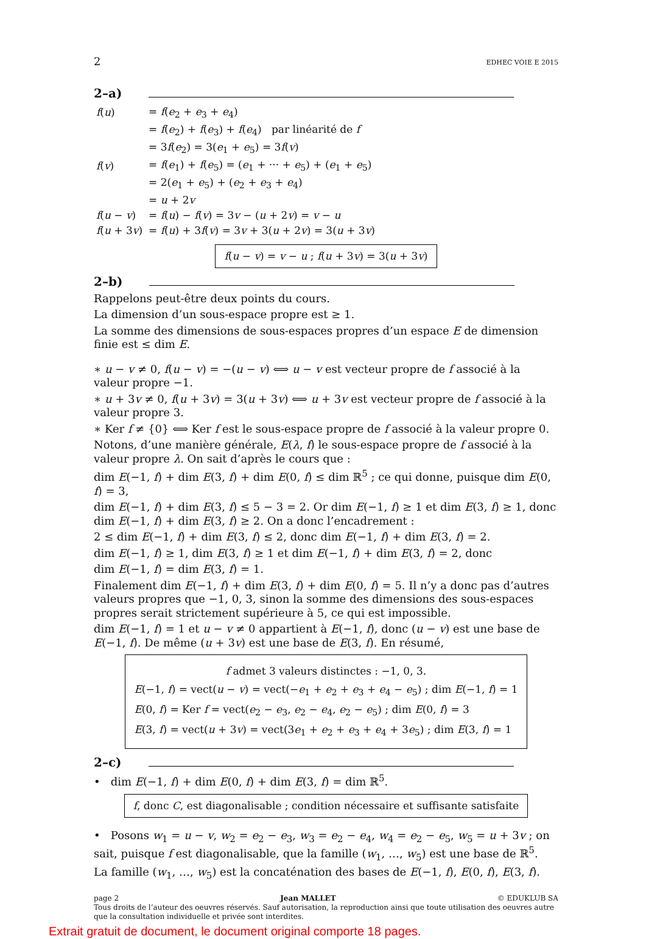2 EDHEC VOIE E 2015
2–a)
| f ( u ) | = f ( e<sub>2</sub> + e<sub>3</sub> + e<sub>4</sub>) |
| | = f ( e<sub>2</sub>) + f ( e<sub>3</sub>) + f ( e<sub>4</sub>) par linéarité de f |
| | = 3 f ( e<sub>2</sub>) = 3( e<sub>1</sub> + e<sub>5</sub>) = 3 f ( v ) |
| f ( v ) | = f ( e<sub>1</sub>) + f ( e<sub>5</sub>) = ( e<sub>1</sub> + ··· + e<sub>5</sub>) + ( e<sub>1</sub> + e<sub>5</sub>) |
| | = 2( e<sub>1</sub> + e<sub>5</sub>) + ( e<sub>2</sub> + e<sub>3</sub> + e<sub>4</sub>) |
| | = u + 2 v |
| f ( u − v ) | = f ( u ) − f ( v ) = 3 v − ( u + 2 v ) = v − u |
| f ( u + 3 v ) | = f ( u ) + 3 f ( v ) = 3 v + 3( u + 2 v ) = 3( u + 3 v ) |
f(u − v) = v − u ; f(u + 3v) = 3(u + 3v)
2–b)
Rappelons peut-être deux points du cours.
La dimension d’un sous-espace propre est ≥ 1.
La somme des dimensions de sous-espaces propres d’un espace E de dimension finie est ≤ dim E.
∗ u − v ≠ 0, f(u − v) = −(u − v) ⟺ u − v est vecteur propre de f associé à la valeur propre −1.
∗ u + 3v ≠ 0, f(u + 3v) = 3(u + 3v) ⟺ u + 3v est vecteur propre de f associé à la valeur propre 3.
∗ Ker f ≠ {0} ⟺ Ker f est le sous-espace propre de f associé à la valeur propre 0.
Notons, d’une manière générale, E(λ, f) le sous-espace propre de f associé à la valeur propre λ. On sait d’après le cours que :
dim E(−1, f) + dim E(3, f) + dim E(0, f) ≤ dim ℝ<sup>5</sup> ; ce qui donne, puisque dim E(0, f) = 3,
dim E(−1, f) + dim E(3, f) ≤ 5 − 3 = 2. Or dim E(−1, f) ≥ 1 et dim E(3, f) ≥ 1, donc dim E(−1, f) + dim E(3, f) ≥ 2. On a donc l’encadrement :
2 ≤ dim E(−1, f) + dim E(3, f) ≤ 2, donc dim E(−1, f) + dim E(3, f) = 2.
dim E(−1, f) ≥ 1, dim E(3, f) ≥ 1 et dim E(−1, f) + dim E(3, f) = 2, donc
dim E(−1, f) = dim E(3, f) = 1.
Finalement dim E(−1, f) + dim E(3, f) + dim E(0, f) = 5. Il n’y a donc pas d’autres valeurs propres que −1, 0, 3, sinon la somme des dimensions des sous-espaces propres serait strictement supérieure à 5, ce qui est impossible.
dim E(−1, f) = 1 et u − v ≠ 0 appartient à E(−1, f), donc (u − v) est une base de E(−1, f). De même (u + 3v) est une base de E(3, f). En résumé,
f admet 3 valeurs distinctes : −1, 0, 3.
E(−1, f) = vect(u − v) = vect(−e<sub>1</sub> + e<sub>2</sub> + e<sub>3</sub> + e<sub>4</sub> − e<sub>5</sub>) ; dim E(−1, f) = 1
E(0, f) = Ker f = vect(e<sub>2</sub> − e<sub>3</sub>, e<sub>2</sub> − e<sub>4</sub>, e<sub>2</sub> − e<sub>5</sub>) ; dim E(0, f) = 3
E(3, f) = vect(u + 3v) = vect(3e<sub>1</sub> + e<sub>2</sub> + e<sub>3</sub> + e<sub>4</sub> + 3e<sub>5</sub>) ; dim E(3, f) = 1
2–c)
• dim E(−1, f) + dim E(0, f) + dim E(3, f) = dim ℝ<sup>5</sup>.
f, donc C, est diagonalisable ; condition nécessaire et suffisante satisfaite
• Posons w<sub>1</sub> = u − v, w<sub>2</sub> = e<sub>2</sub> − e<sub>3</sub>, w<sub>3</sub> = e<sub>2</sub> − e<sub>4</sub>, w<sub>4</sub> = e<sub>2</sub> − e<sub>5</sub>, w<sub>5</sub> = u + 3v ; on sait, puisque f est diagonalisable, que la famille (w<sub>1</sub>, …, w<sub>5</sub>) est une base de ℝ<sup>5</sup>.
La famille (w<sub>1</sub>, …, w<sub>5</sub>) est la concaténation des bases de E(−1, f), E(0, f), E(3, f).
page 2 Jean MALLET © EDUKLUB SA
Tous droits de l’auteur des oeuvres réservés. Sauf autorisation, la reproduction ainsi que toute utilisation des oeuvres autre que la consultation individuelle et privée sont interdites.
Extrait gratuit de document, le document original comporte 18 pages.